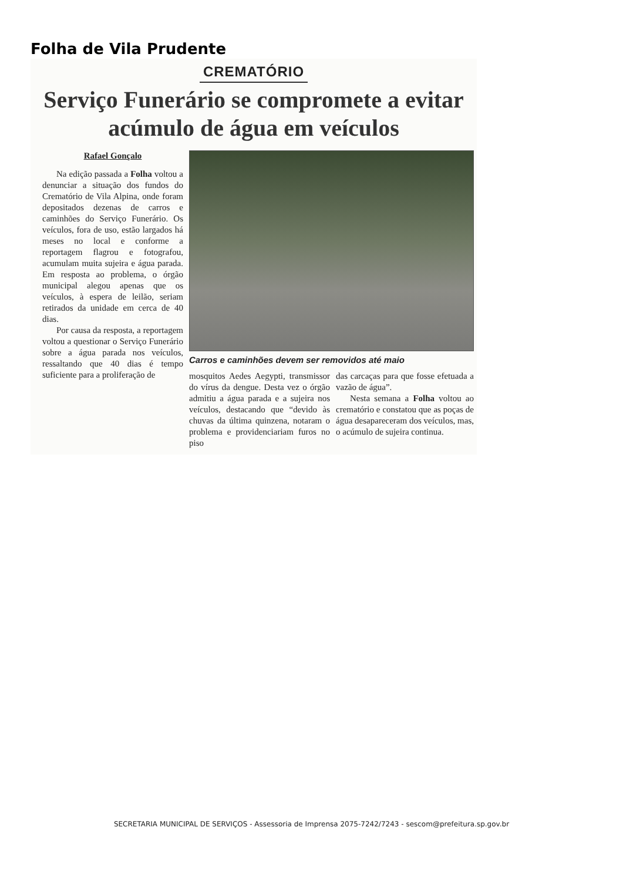Folha de Vila Prudente
CREMATÓRIO
Serviço Funerário se compromete a evitar acúmulo de água em veículos
Rafael Gonçalo
Na edição passada a Folha voltou a denunciar a situação dos fundos do Crematório de Vila Alpina, onde foram depositados dezenas de carros e caminhões do Serviço Funerário. Os veículos, fora de uso, estão largados há meses no local e conforme a reportagem flagrou e fotografou, acumulam muita sujeira e água parada. Em resposta ao problema, o órgão municipal alegou apenas que os veículos, à espera de leilão, seriam retirados da unidade em cerca de 40 dias.
Por causa da resposta, a reportagem voltou a questionar o Serviço Funerário sobre a água parada nos veículos, ressaltando que 40 dias é tempo suficiente para a proliferação de
Carros e caminhões devem ser removidos até maio
mosquitos Aedes Aegypti, transmissor do vírus da dengue. Desta vez o órgão admitiu a água parada e a sujeira nos veículos, destacando que “devido às chuvas da última quinzena, notaram o problema e providenciariam furos no piso
das carcaças para que fosse efetuada a vazão de água”.
Nesta semana a Folha voltou ao crematório e constatou que as poças de água desapareceram dos veículos, mas, o acúmulo de sujeira continua.
SECRETARIA MUNICIPAL DE SERVIÇOS - Assessoria de Imprensa 2075-7242/7243 - sescom@prefeitura.sp.gov.br